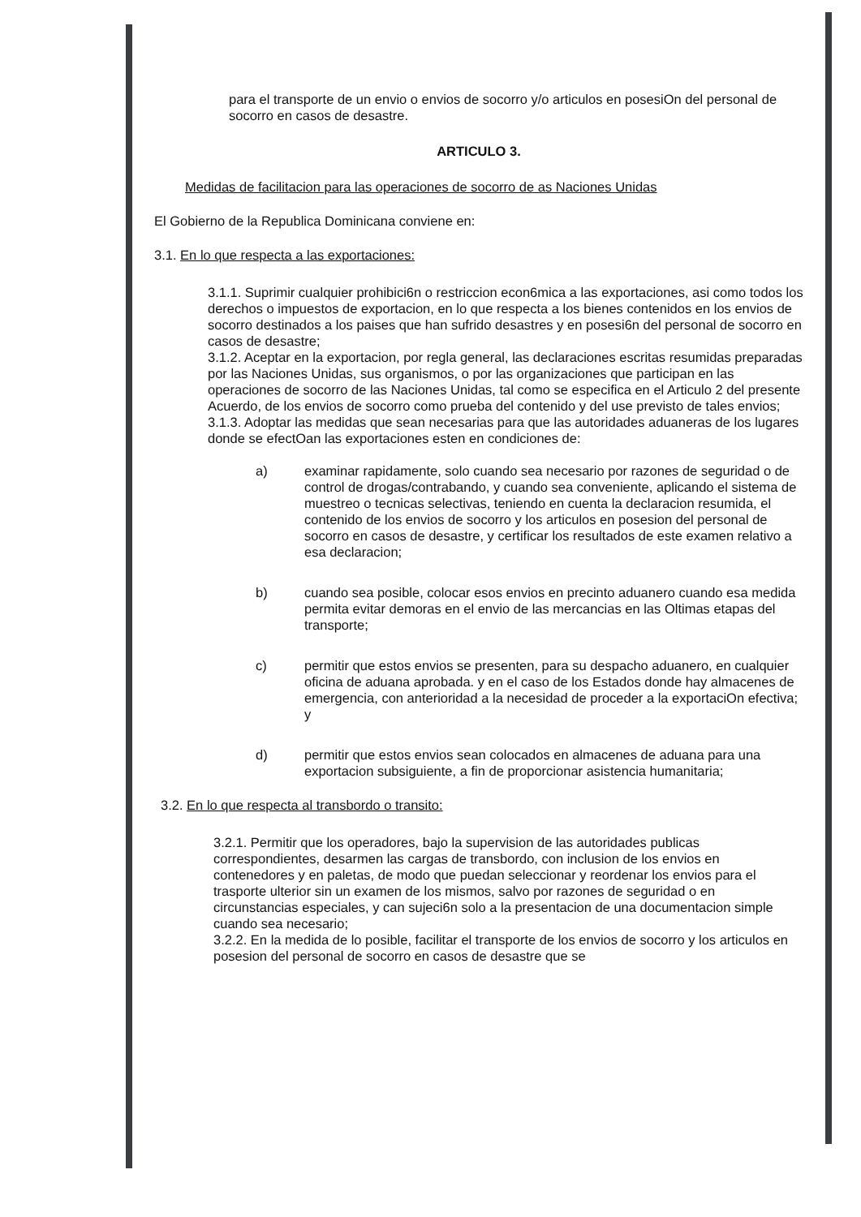para el transporte de un envio o envios de socorro y/o articulos en posesiOn del personal de socorro en casos de desastre.
ARTICULO 3.
Medidas de facilitacion para las operaciones de socorro de as Naciones Unidas
El Gobierno de la Republica Dominicana conviene en:
3.1. En lo que respecta a las exportaciones:
3.1.1. Suprimir cualquier prohibici6n o restriccion econ6mica a las exportaciones, asi como todos los derechos o impuestos de exportacion, en lo que respecta a los bienes contenidos en los envios de socorro destinados a los paises que han sufrido desastres y en posesi6n del personal de socorro en casos de desastre;
3.1.2. Aceptar en la exportacion, por regla general, las declaraciones escritas resumidas preparadas por las Naciones Unidas, sus organismos, o por las organizaciones que participan en las operaciones de socorro de las Naciones Unidas, tal como se especifica en el Articulo 2 del presente Acuerdo, de los envios de socorro como prueba del contenido y del use previsto de tales envios;
3.1.3. Adoptar las medidas que sean necesarias para que las autoridades aduaneras de los lugares donde se efectOan las exportaciones esten en condiciones de:
a) examinar rapidamente, solo cuando sea necesario por razones de seguridad o de control de drogas/contrabando, y cuando sea conveniente, aplicando el sistema de muestreo o tecnicas selectivas, teniendo en cuenta la declaracion resumida, el contenido de los envios de socorro y los articulos en posesion del personal de socorro en casos de desastre, y certificar los resultados de este examen relativo a esa declaracion;
b) cuando sea posible, colocar esos envios en precinto aduanero cuando esa medida permita evitar demoras en el envio de las mercancias en las Oltimas etapas del transporte;
c) permitir que estos envios se presenten, para su despacho aduanero, en cualquier oficina de aduana aprobada. y en el caso de los Estados donde hay almacenes de emergencia, con anterioridad a la necesidad de proceder a la exportaciOn efectiva; y
d) permitir que estos envios sean colocados en almacenes de aduana para una exportacion subsiguiente, a fin de proporcionar asistencia humanitaria;
3.2. En lo que respecta al transbordo o transito:
3.2.1. Permitir que los operadores, bajo la supervision de las autoridades publicas correspondientes, desarmen las cargas de transbordo, con inclusion de los envios en contenedores y en paletas, de modo que puedan seleccionar y reordenar los envios para el trasporte ulterior sin un examen de los mismos, salvo por razones de seguridad o en circunstancias especiales, y can sujeci6n solo a la presentacion de una documentacion simple cuando sea necesario;
3.2.2. En la medida de lo posible, facilitar el transporte de los envios de socorro y los articulos en posesion del personal de socorro en casos de desastre que se